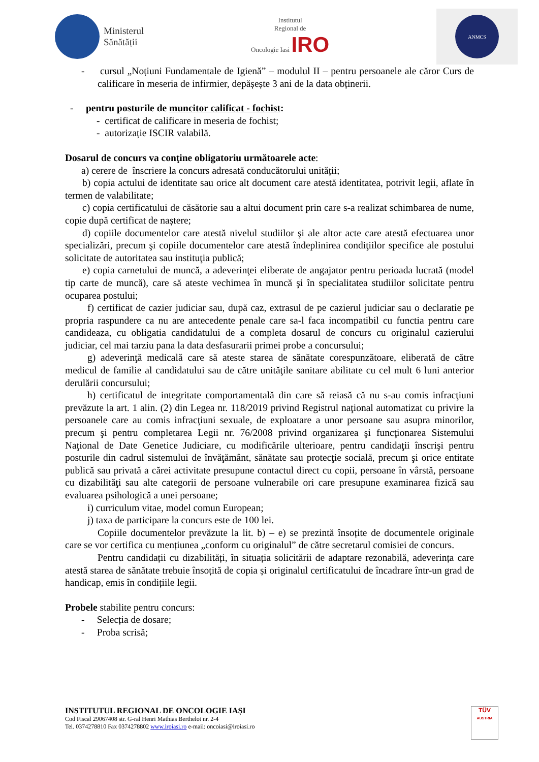Ministerul
Sănătății
Institutul
Regional de
Oncologie Iasi IRO
ANMCS
- cursul „Noțiuni Fundamentale de Igienă” – modulul II – pentru persoanele ale căror Curs de calificare în meseria de infirmier, depășește 3 ani de la data obținerii.
- pentru posturile de muncitor calificat - fochist:
- certificat de calificare in meseria de fochist;
- autorizație ISCIR valabilă.
Dosarul de concurs va conţine obligatoriu următoarele acte:
a) cerere de înscriere la concurs adresată conducătorului unității;
b) copia actului de identitate sau orice alt document care atestă identitatea, potrivit legii, aflate în termen de valabilitate;
c) copia certificatului de căsătorie sau a altui document prin care s-a realizat schimbarea de nume, copie după certificat de naștere;
d) copiile documentelor care atestă nivelul studiilor şi ale altor acte care atestă efectuarea unor specializări, precum şi copiile documentelor care atestă îndeplinirea condiţiilor specifice ale postului solicitate de autoritatea sau instituţia publică;
e) copia carnetului de muncă, a adeverinţei eliberate de angajator pentru perioada lucrată (model tip carte de muncă), care să ateste vechimea în muncă şi în specialitatea studiilor solicitate pentru ocuparea postului;
f) certificat de cazier judiciar sau, după caz, extrasul de pe cazierul judiciar sau o declaratie pe propria raspundere ca nu are antecedente penale care sa-l faca incompatibil cu functia pentru care candideaza, cu obligatia candidatului de a completa dosarul de concurs cu originalul cazierului judiciar, cel mai tarziu pana la data desfasurarii primei probe a concursului;
g) adeverinţă medicală care să ateste starea de sănătate corespunzătoare, eliberată de către medicul de familie al candidatului sau de către unităţile sanitare abilitate cu cel mult 6 luni anterior derulării concursului;
h) certificatul de integritate comportamentală din care să reiasă că nu s-au comis infracţiuni prevăzute la art. 1 alin. (2) din Legea nr. 118/2019 privind Registrul naţional automatizat cu privire la persoanele care au comis infracţiuni sexuale, de exploatare a unor persoane sau asupra minorilor, precum şi pentru completarea Legii nr. 76/2008 privind organizarea şi funcţionarea Sistemului Naţional de Date Genetice Judiciare, cu modificările ulterioare, pentru candidaţii înscrişi pentru posturile din cadrul sistemului de învăţământ, sănătate sau protecţie socială, precum şi orice entitate publică sau privată a cărei activitate presupune contactul direct cu copii, persoane în vârstă, persoane cu dizabilităţi sau alte categorii de persoane vulnerabile ori care presupune examinarea fizică sau evaluarea psihologică a unei persoane;
i) curriculum vitae, model comun European;
j) taxa de participare la concurs este de 100 lei.
Copiile documentelor prevăzute la lit. b) – e) se prezintă însoțite de documentele originale care se vor certifica cu mențiunea „conform cu originalul” de către secretarul comisiei de concurs.
Pentru candidații cu dizabilități, în situația solicitării de adaptare rezonabilă, adeverința care atestă starea de sănătate trebuie însoțită de copia și originalul certificatului de încadrare într-un grad de handicap, emis în condițiile legii.
Probele stabilite pentru concurs:
- Selecția de dosare;
- Proba scrisă;
INSTITUTUL REGIONAL DE ONCOLOGIE IAȘI
Cod Fiscal 29067408 str. G-ral Henri Mathias Berthelot nr. 2-4
Tel. 0374278810 Fax 0374278802 www.iroiasi.ro e-mail: oncoiasi@iroiasi.ro
TÜV
AUSTRIA